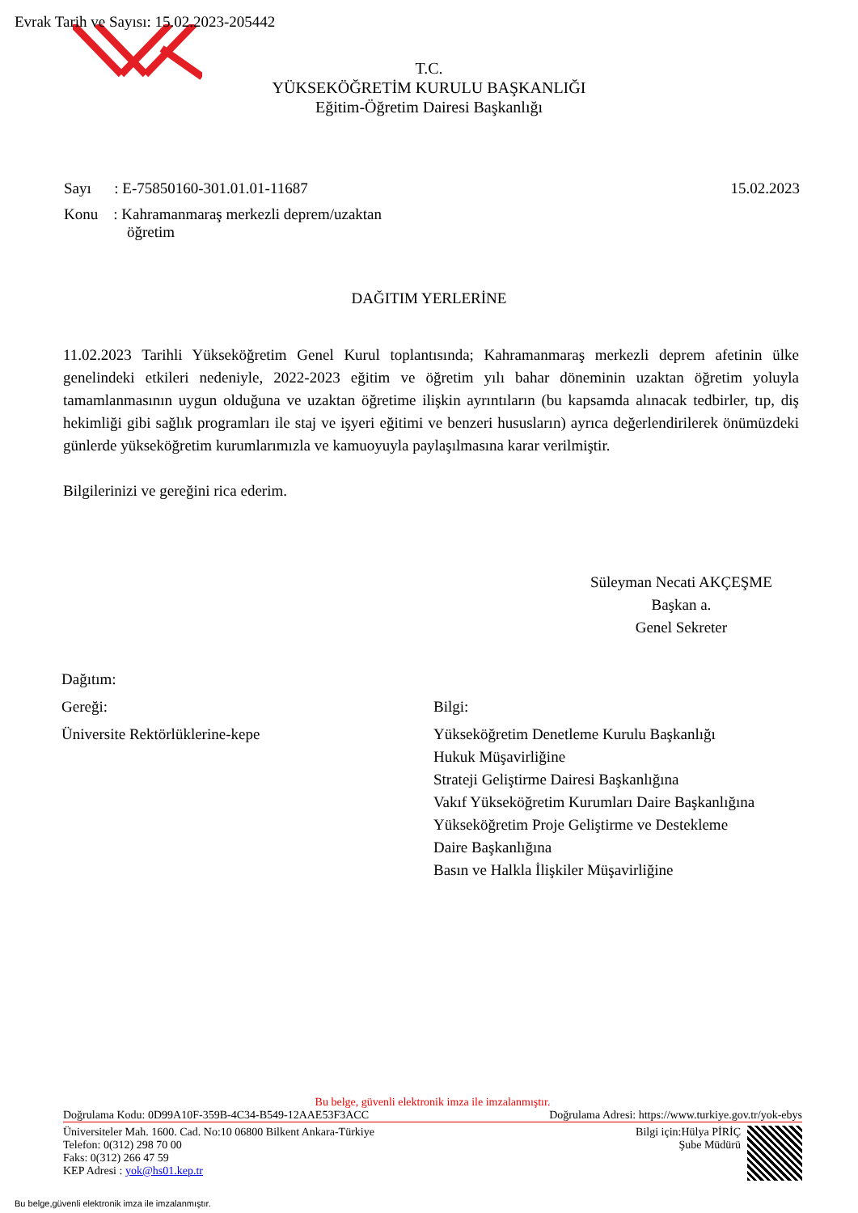Evrak Tarih ve Sayısı: 15.02.2023-205442
T.C.
YÜKSEKÖĞRETİM KURULU BAŞKANLIĞI
Eğitim-Öğretim Dairesi Başkanlığı
Sayı : E-75850160-301.01.01-11687 15.02.2023
Konu : Kahramanmaraş merkezli deprem/uzaktan
öğretim
DAĞITIM YERLERİNE
11.02.2023 Tarihli Yükseköğretim Genel Kurul toplantısında; Kahramanmaraş merkezli deprem afetinin ülke genelindeki etkileri nedeniyle, 2022-2023 eğitim ve öğretim yılı bahar döneminin uzaktan öğretim yoluyla tamamlanmasının uygun olduğuna ve uzaktan öğretime ilişkin ayrıntıların (bu kapsamda alınacak tedbirler, tıp, diş hekimliği gibi sağlık programları ile staj ve işyeri eğitimi ve benzeri hususların) ayrıca değerlendirilerek önümüzdeki günlerde yükseköğretim kurumlarımızla ve kamuoyuyla paylaşılmasına karar verilmiştir.
Bilgilerinizi ve gereğini rica ederim.
Süleyman Necati AKÇEŞME
Başkan a.
Genel Sekreter
Dağıtım:
Gereği:
Üniversite Rektörlüklerine-kepe
Bilgi:
Yükseköğretim Denetleme Kurulu Başkanlığı
Hukuk Müşavirliğine
Strateji Geliştirme Dairesi Başkanlığına
Vakıf Yükseköğretim Kurumları Daire Başkanlığına
Yükseköğretim Proje Geliştirme ve Destekleme
Daire Başkanlığına
Basın ve Halkla İlişkiler Müşavirliğine
Bu belge, güvenli elektronik imza ile imzalanmıştır.
Doğrulama Kodu: 0D99A10F-359B-4C34-B549-12AAE53F3ACC Doğrulama Adresi: https://www.turkiye.gov.tr/yok-ebys
Üniversiteler Mah. 1600. Cad. No:10 06800 Bilkent Ankara-Türkiye
Telefon: 0(312) 298 70 00
Faks: 0(312) 266 47 59
KEP Adresi : yok@hs01.kep.tr
Bilgi için:Hülya PİRİÇ
Şube Müdürü
Bu belge,güvenli elektronik imza ile imzalanmıştır.